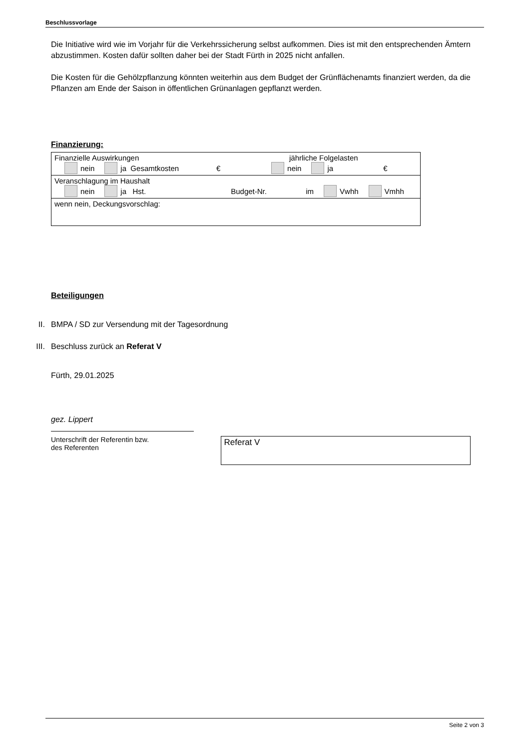Beschlussvorlage
Die Initiative wird wie im Vorjahr für die Verkehrssicherung selbst aufkommen. Dies ist mit den entsprechenden Ämtern abzustimmen. Kosten dafür sollten daher bei der Stadt Fürth in 2025 nicht anfallen.
Die Kosten für die Gehölzpflanzung könnten weiterhin aus dem Budget der Grünflächenamts finanziert werden, da die Pflanzen am Ende der Saison in öffentlichen Grünanlagen gepflanzt werden.
Finanzierung:
| Finanzielle Auswirkungen jährliche Folgelasten nein ja Gesamtkosten € nein ja € |
| Veranschlagung im Haushalt nein ja Hst. Budget-Nr. im Vwhh Vmhh |
| wenn nein, Deckungsvorschlag: |
Beteiligungen
II. BMPA / SD zur Versendung mit der Tagesordnung
III. Beschluss zurück an Referat V
Fürth, 29.01.2025
gez. Lippert
Unterschrift der Referentin bzw.
des Referenten
Referat V
Seite 2 von 3